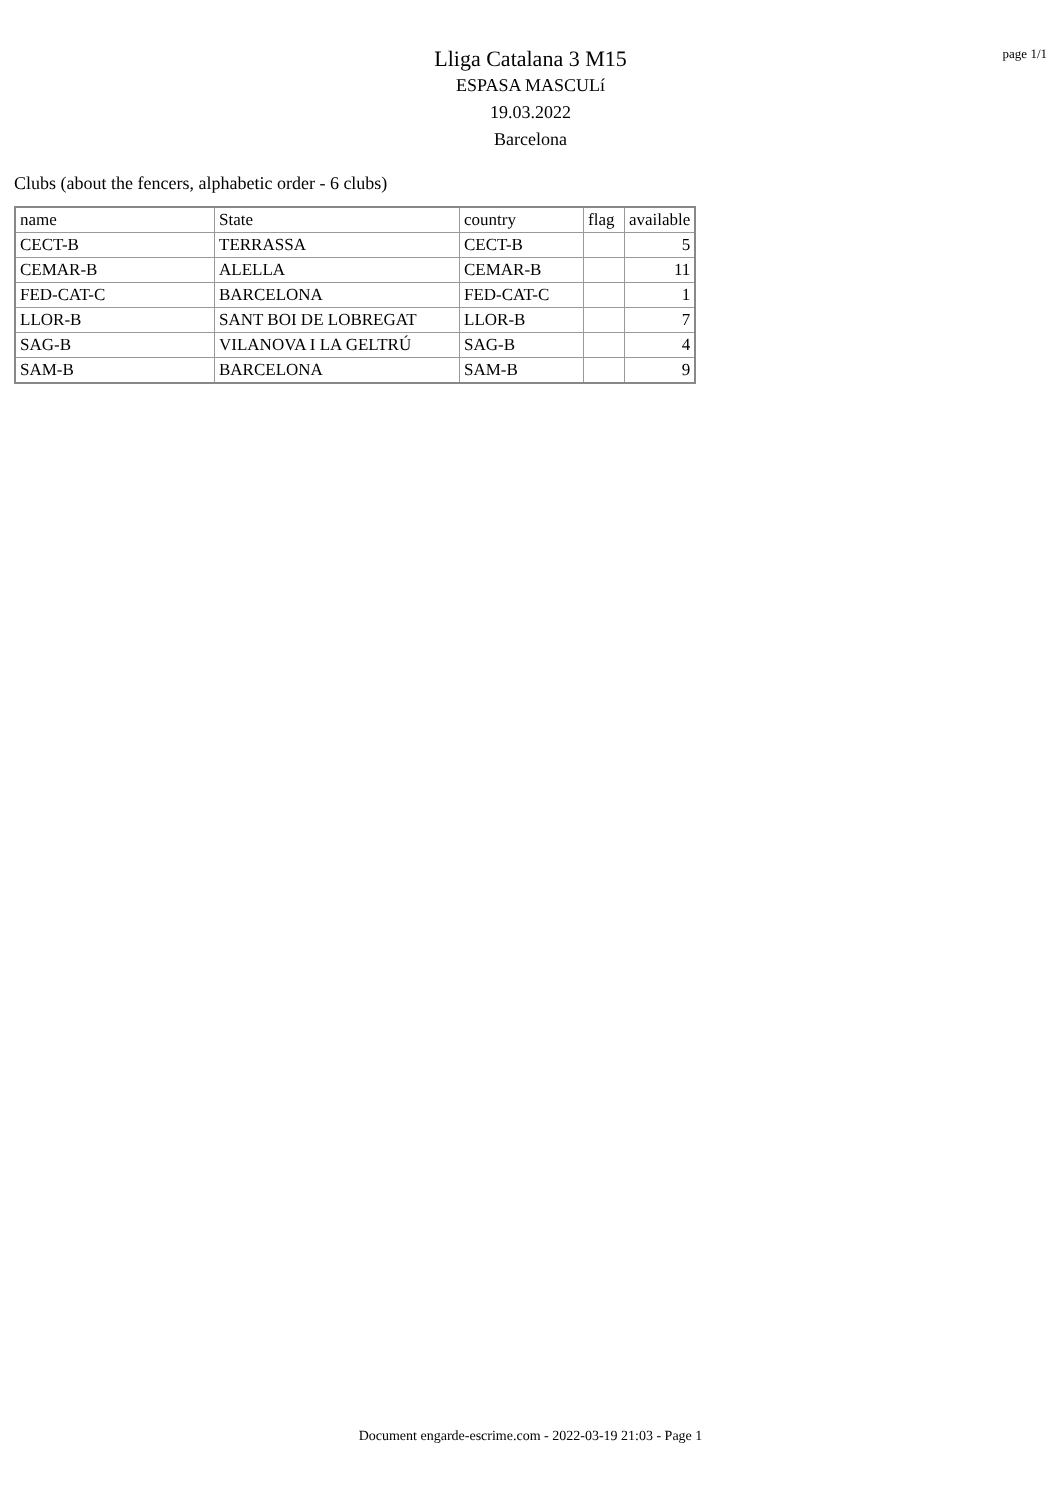page 1/1
Lliga Catalana 3 M15
ESPASA MASCULí
19.03.2022
Barcelona
Clubs (about the fencers, alphabetic order - 6 clubs)
| name | State | country | flag | available |
| --- | --- | --- | --- | --- |
| CECT-B | TERRASSA | CECT-B | | 5 |
| CEMAR-B | ALELLA | CEMAR-B | | 11 |
| FED-CAT-C | BARCELONA | FED-CAT-C | | 1 |
| LLOR-B | SANT BOI DE LOBREGAT | LLOR-B | | 7 |
| SAG-B | VILANOVA I LA GELTRÚ | SAG-B | | 4 |
| SAM-B | BARCELONA | SAM-B | | 9 |
Document engarde-escrime.com - 2022-03-19 21:03 - Page 1